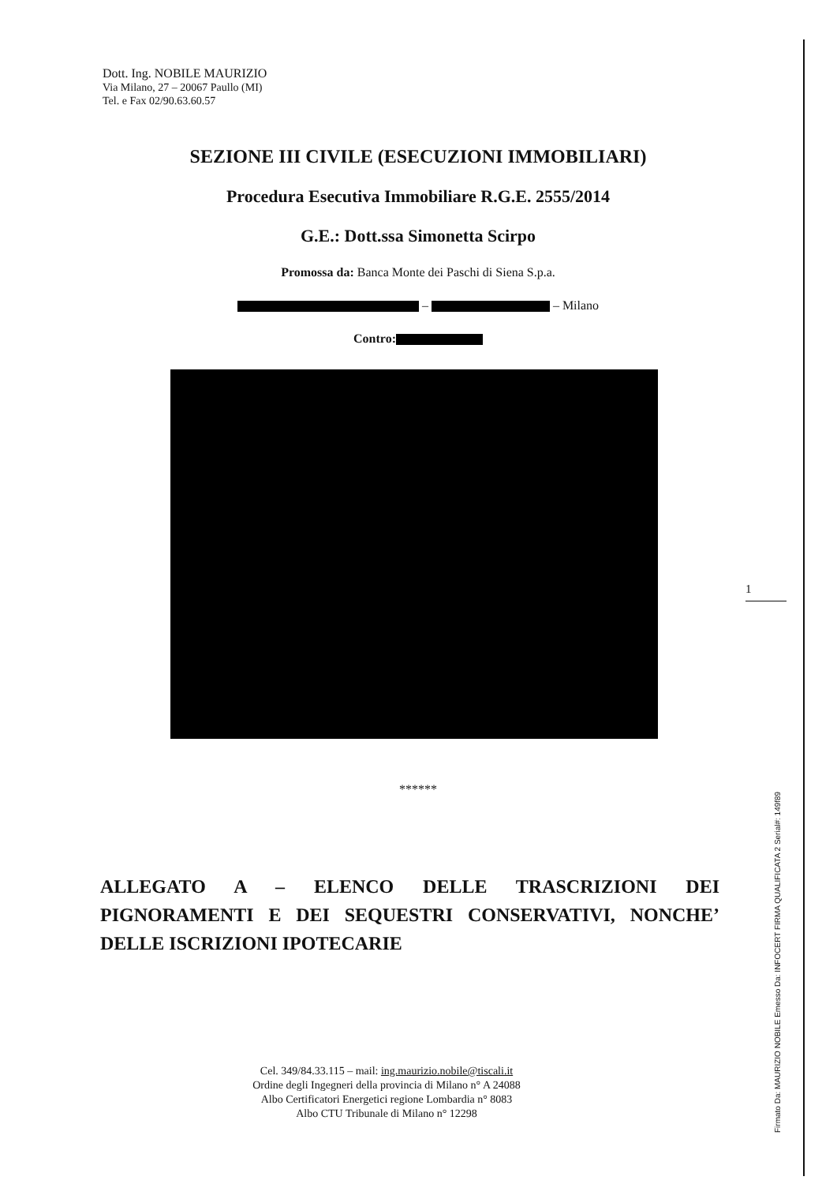Dott. Ing. NOBILE MAURIZIO
Via Milano, 27 – 20067 Paullo (MI)
Tel. e Fax 02/90.63.60.57
SEZIONE III CIVILE (ESECUZIONI IMMOBILIARI)
Procedura Esecutiva Immobiliare R.G.E. 2555/2014
G.E.: Dott.ssa Simonetta Scirpo
Promossa da: Banca Monte dei Paschi di Siena S.p.a.
– – Milano
Contro:
******
ALLEGATO A – ELENCO DELLE TRASCRIZIONI DEI PIGNORAMENTI E DEI SEQUESTRI CONSERVATIVI, NONCHE’ DELLE ISCRIZIONI IPOTECARIE
1
Firmato Da: MAURIZIO NOBILE Emesso Da: INFOCERT FIRMA QUALIFICATA 2 Serial#: 149f89
Cel. 349/84.33.115 – mail: ing.maurizio.nobile@tiscali.it
Ordine degli Ingegneri della provincia di Milano n° A 24088
Albo Certificatori Energetici regione Lombardia n° 8083
Albo CTU Tribunale di Milano n° 12298